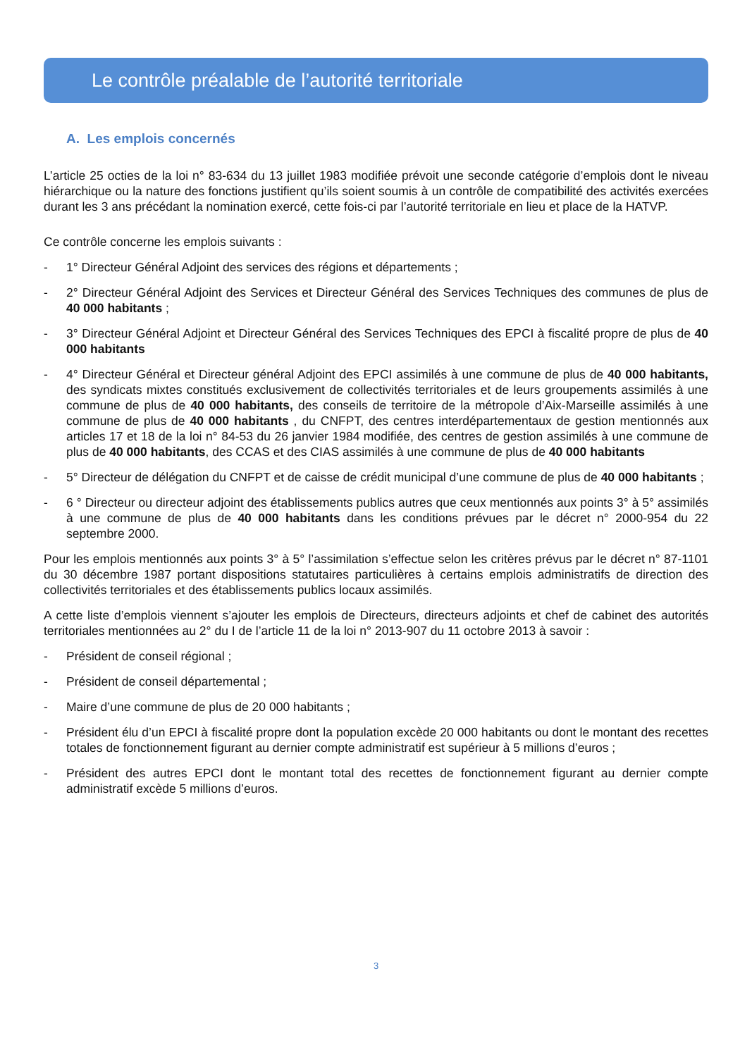Le contrôle préalable de l’autorité territoriale
A. Les emplois concernés
L’article 25 octies de la loi n° 83-634 du 13 juillet 1983 modifiée prévoit une seconde catégorie d’emplois dont le niveau hiérarchique ou la nature des fonctions justifient qu’ils soient soumis à un contrôle de compatibilité des activités exercées durant les 3 ans précédant la nomination exercé, cette fois-ci par l’autorité territoriale en lieu et place de la HATVP.
Ce contrôle concerne les emplois suivants :
- 1° Directeur Général Adjoint des services des régions et départements ;
- 2° Directeur Général Adjoint des Services et Directeur Général des Services Techniques des communes de plus de 40 000 habitants ;
- 3° Directeur Général Adjoint et Directeur Général des Services Techniques des EPCI à fiscalité propre de plus de 40 000 habitants
- 4° Directeur Général et Directeur général Adjoint des EPCI assimilés à une commune de plus de 40 000 habitants, des syndicats mixtes constitués exclusivement de collectivités territoriales et de leurs groupements assimilés à une commune de plus de 40 000 habitants, des conseils de territoire de la métropole d’Aix-Marseille assimilés à une commune de plus de 40 000 habitants , du CNFPT, des centres interdépartementaux de gestion mentionnés aux articles 17 et 18 de la loi n° 84-53 du 26 janvier 1984 modifiée, des centres de gestion assimilés à une commune de plus de 40 000 habitants, des CCAS et des CIAS assimilés à une commune de plus de 40 000 habitants
- 5° Directeur de délégation du CNFPT et de caisse de crédit municipal d’une commune de plus de 40 000 habitants ;
- 6 ° Directeur ou directeur adjoint des établissements publics autres que ceux mentionnés aux points 3° à 5° assimilés à une commune de plus de 40 000 habitants dans les conditions prévues par le décret n° 2000-954 du 22 septembre 2000.
Pour les emplois mentionnés aux points 3° à 5° l’assimilation s’effectue selon les critères prévus par le décret n° 87-1101 du 30 décembre 1987 portant dispositions statutaires particulières à certains emplois administratifs de direction des collectivités territoriales et des établissements publics locaux assimilés.
A cette liste d’emplois viennent s’ajouter les emplois de Directeurs, directeurs adjoints et chef de cabinet des autorités territoriales mentionnées au 2° du I de l’article 11 de la loi n° 2013-907 du 11 octobre 2013 à savoir :
- Président de conseil régional ;
- Président de conseil départemental ;
- Maire d’une commune de plus de 20 000 habitants ;
- Président élu d’un EPCI à fiscalité propre dont la population excède 20 000 habitants ou dont le montant des recettes totales de fonctionnement figurant au dernier compte administratif est supérieur à 5 millions d’euros ;
- Président des autres EPCI dont le montant total des recettes de fonctionnement figurant au dernier compte administratif excède 5 millions d’euros.
3